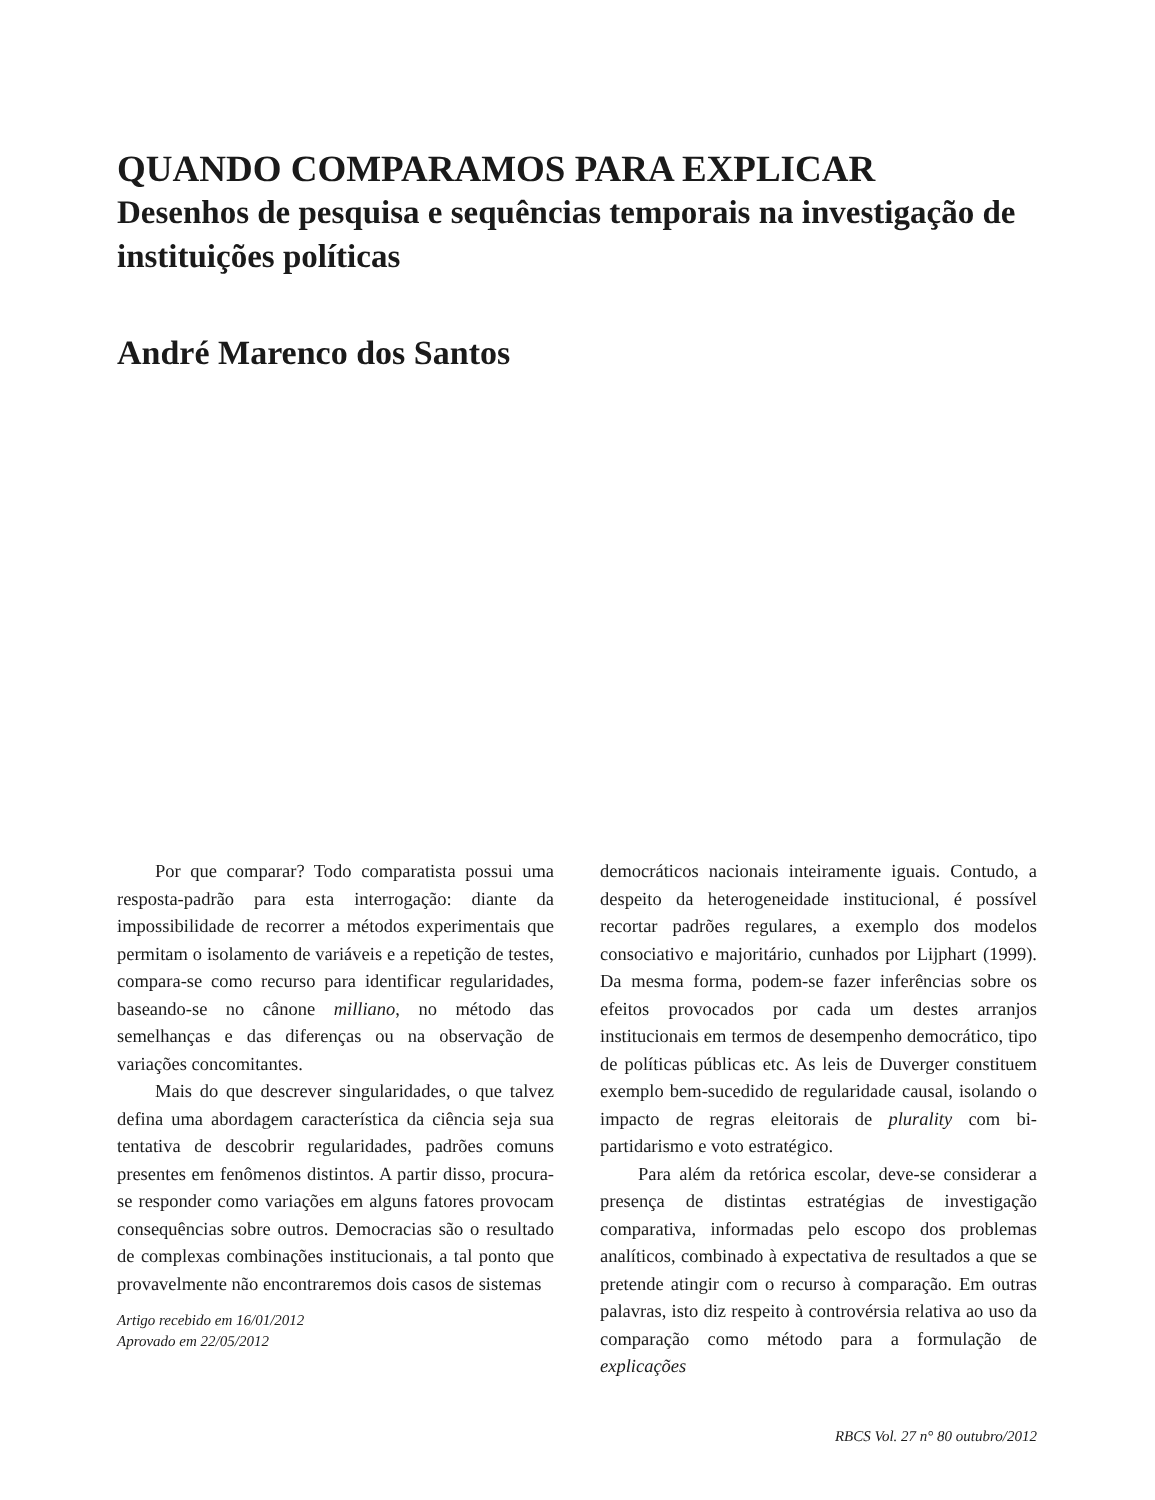QUANDO COMPARAMOS PARA EXPLICAR
Desenhos de pesquisa e sequências temporais na investigação de instituições políticas
André Marenco dos Santos
Por que comparar? Todo comparatista possui uma resposta-padrão para esta interrogação: diante da impossibilidade de recorrer a métodos experimentais que permitam o isolamento de variáveis e a repetição de testes, compara-se como recurso para identificar regularidades, baseando-se no cânone milliano, no método das semelhanças e das diferenças ou na observação de variações concomitantes.
Mais do que descrever singularidades, o que talvez defina uma abordagem característica da ciência seja sua tentativa de descobrir regularidades, padrões comuns presentes em fenômenos distintos. A partir disso, procura-se responder como variações em alguns fatores provocam consequências sobre outros. Democracias são o resultado de complexas combinações institucionais, a tal ponto que provavelmente não encontraremos dois casos de sistemas
Artigo recebido em 16/01/2012
Aprovado em 22/05/2012
democráticos nacionais inteiramente iguais. Contudo, a despeito da heterogeneidade institucional, é possível recortar padrões regulares, a exemplo dos modelos consociativo e majoritário, cunhados por Lijphart (1999). Da mesma forma, podem-se fazer inferências sobre os efeitos provocados por cada um destes arranjos institucionais em termos de desempenho democrático, tipo de políticas públicas etc. As leis de Duverger constituem exemplo bem-sucedido de regularidade causal, isolando o impacto de regras eleitorais de plurality com bi-partidarismo e voto estratégico.
Para além da retórica escolar, deve-se considerar a presença de distintas estratégias de investigação comparativa, informadas pelo escopo dos problemas analíticos, combinado à expectativa de resultados a que se pretende atingir com o recurso à comparação. Em outras palavras, isto diz respeito à controvérsia relativa ao uso da comparação como método para a formulação de explicações
RBCS Vol. 27 n° 80 outubro/2012